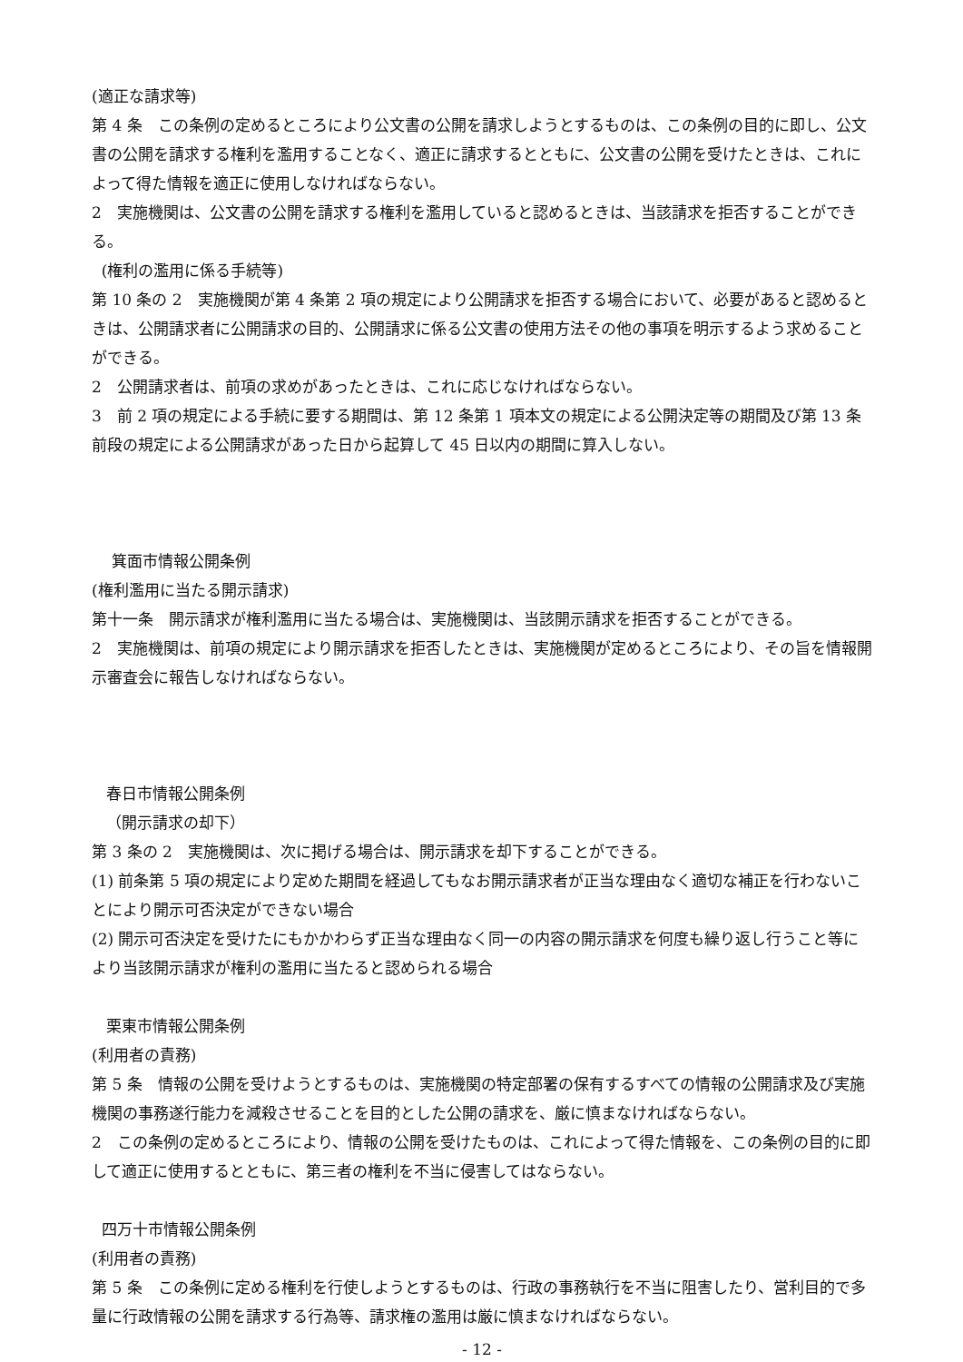(適正な請求等)
第 4 条　この条例の定めるところにより公文書の公開を請求しようとするものは、この条例の目的に即し、公文書の公開を請求する権利を濫用することなく、適正に請求するとともに、公文書の公開を受けたときは、これによって得た情報を適正に使用しなければならない。
2　実施機関は、公文書の公開を請求する権利を濫用していると認めるときは、当該請求を拒否することができる。
(権利の濫用に係る手続等)
第 10 条の 2　実施機関が第 4 条第 2 項の規定により公開請求を拒否する場合において、必要があると認めるときは、公開請求者に公開請求の目的、公開請求に係る公文書の使用方法その他の事項を明示するよう求めることができる。
2　公開請求者は、前項の求めがあったときは、これに応じなければならない。
3　前 2 項の規定による手続に要する期間は、第 12 条第 1 項本文の規定による公開決定等の期間及び第 13 条前段の規定による公開請求があった日から起算して 45 日以内の期間に算入しない。
箕面市情報公開条例
(権利濫用に当たる開示請求)
第十一条　開示請求が権利濫用に当たる場合は、実施機関は、当該開示請求を拒否することができる。
2　実施機関は、前項の規定により開示請求を拒否したときは、実施機関が定めるところにより、その旨を情報開示審査会に報告しなければならない。
春日市情報公開条例
（開示請求の却下）
第 3 条の 2　実施機関は、次に掲げる場合は、開示請求を却下することができる。
(1) 前条第 5 項の規定により定めた期間を経過してもなお開示請求者が正当な理由なく適切な補正を行わないことにより開示可否決定ができない場合
(2) 開示可否決定を受けたにもかかわらず正当な理由なく同一の内容の開示請求を何度も繰り返し行うこと等により当該開示請求が権利の濫用に当たると認められる場合
栗東市情報公開条例
(利用者の責務)
第 5 条　情報の公開を受けようとするものは、実施機関の特定部署の保有するすべての情報の公開請求及び実施機関の事務遂行能力を減殺させることを目的とした公開の請求を、厳に慎まなければならない。
2　この条例の定めるところにより、情報の公開を受けたものは、これによって得た情報を、この条例の目的に即して適正に使用するとともに、第三者の権利を不当に侵害してはならない。
四万十市情報公開条例
(利用者の責務)
第 5 条　この条例に定める権利を行使しようとするものは、行政の事務執行を不当に阻害したり、営利目的で多量に行政情報の公開を請求する行為等、請求権の濫用は厳に慎まなければならない。
- 12 -